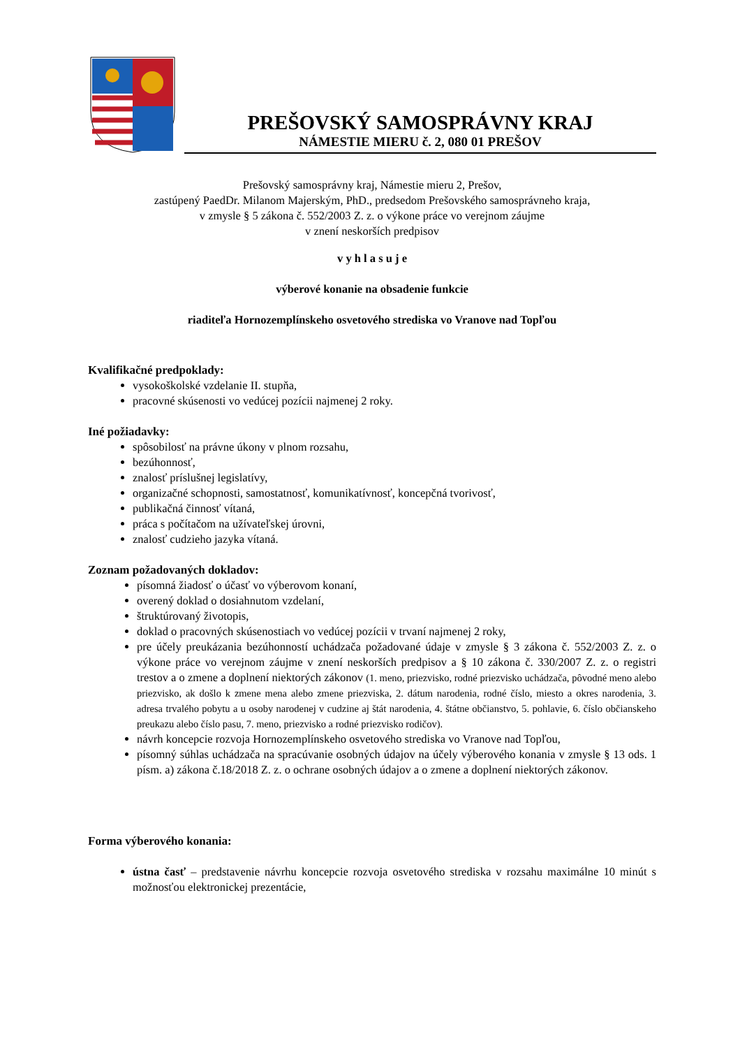PREŠOVSKÝ SAMOSPRÁVNY KRAJ
NÁMESTIE MIERU č. 2, 080 01 PREŠOV
Prešovský samosprávny kraj, Námestie mieru 2, Prešov,
zastúpený PaedDr. Milanom Majerským, PhD., predsedom Prešovského samosprávneho kraja,
v zmysle § 5 zákona č. 552/2003 Z. z. o výkone práce vo verejnom záujme
v znení neskorších predpisov
v y h l a s u j e
výberové konanie na obsadenie funkcie
riaditeľa Hornozemplínskeho osvetového strediska vo Vranove nad Topľou
Kvalifikačné predpoklady:
vysokoškolské vzdelanie II. stupňa,
pracovné skúsenosti vo vedúcej pozícii najmenej 2 roky.
Iné požiadavky:
spôsobilosť na právne úkony v plnom rozsahu,
bezúhonnosť,
znalosť príslušnej legislatívy,
organizačné schopnosti, samostatnosť, komunikatívnosť, koncepčná tvorivosť,
publikačná činnosť vítaná,
práca s počítačom na užívateľskej úrovni,
znalosť cudzieho jazyka vítaná.
Zoznam požadovaných dokladov:
písomná žiadosť o účasť vo výberovom konaní,
overený doklad o dosiahnutom vzdelaní,
štruktúrovaný životopis,
doklad o pracovných skúsenostiach vo vedúcej pozícii v trvaní najmenej 2 roky,
pre účely preukázania bezúhonností uchádzača požadované údaje v zmysle § 3 zákona č. 552/2003 Z. z. o výkone práce vo verejnom záujme v znení neskorších predpisov a § 10 zákona č. 330/2007 Z. z. o registri trestov a o zmene a doplnení niektorých zákonov (1. meno, priezvisko, rodné priezvisko uchádzača, pôvodné meno alebo priezvisko, ak došlo k zmene mena alebo zmene priezviska, 2. dátum narodenia, rodné číslo, miesto a okres narodenia, 3. adresa trvalého pobytu a u osoby narodenej v cudzine aj štát narodenia, 4. štátne občianstvo, 5. pohlavie, 6. číslo občianskeho preukazu alebo číslo pasu, 7. meno, priezvisko a rodné priezvisko rodičov).
návrh koncepcie rozvoja Hornozemplínskeho osvetového strediska vo Vranove nad Topľou,
písomný súhlas uchádzača na spracúvanie osobných údajov na účely výberového konania v zmysle § 13 ods. 1 písm. a) zákona č.18/2018 Z. z. o ochrane osobných údajov a o zmene a doplnení niektorých zákonov.
Forma výberového konania:
ústna časť – predstavenie návrhu koncepcie rozvoja osvetového strediska v rozsahu maximálne 10 minút s možnosťou elektronickej prezentácie,